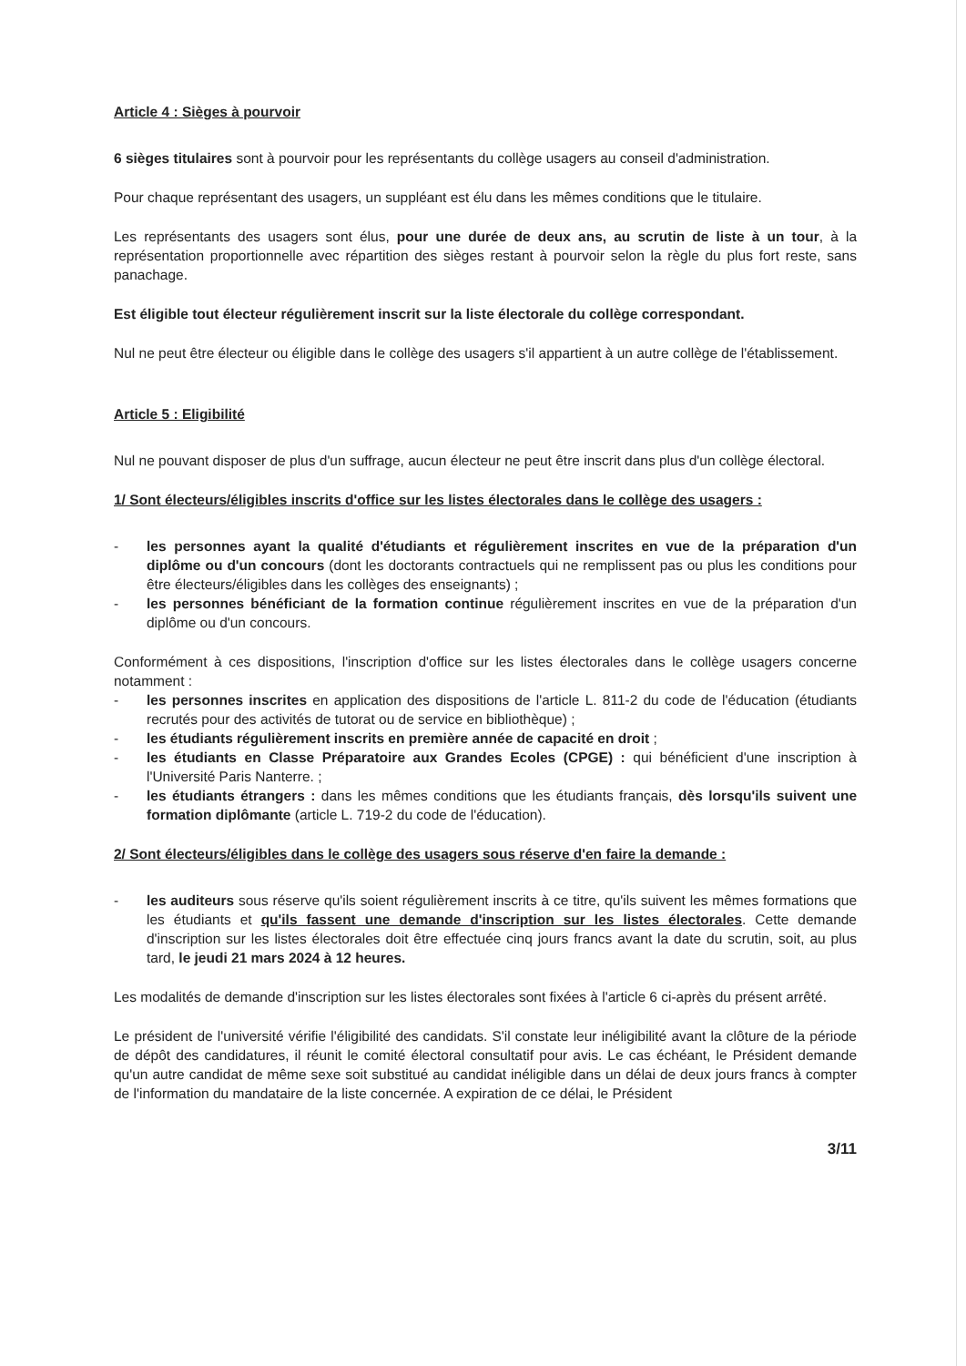Article 4 : Sièges à pourvoir
6 sièges titulaires sont à pourvoir pour les représentants du collège usagers au conseil d'administration.
Pour chaque représentant des usagers, un suppléant est élu dans les mêmes conditions que le titulaire.
Les représentants des usagers sont élus, pour une durée de deux ans, au scrutin de liste à un tour, à la représentation proportionnelle avec répartition des sièges restant à pourvoir selon la règle du plus fort reste, sans panachage.
Est éligible tout électeur régulièrement inscrit sur la liste électorale du collège correspondant.
Nul ne peut être électeur ou éligible dans le collège des usagers s'il appartient à un autre collège de l'établissement.
Article 5 : Eligibilité
Nul ne pouvant disposer de plus d'un suffrage, aucun électeur ne peut être inscrit dans plus d'un collège électoral.
1/ Sont électeurs/éligibles inscrits d'office sur les listes électorales dans le collège des usagers :
- les personnes ayant la qualité d'étudiants et régulièrement inscrites en vue de la préparation d'un diplôme ou d'un concours (dont les doctorants contractuels qui ne remplissent pas ou plus les conditions pour être électeurs/éligibles dans les collèges des enseignants) ;
- les personnes bénéficiant de la formation continue régulièrement inscrites en vue de la préparation d'un diplôme ou d'un concours.
Conformément à ces dispositions, l'inscription d'office sur les listes électorales dans le collège usagers concerne notamment :
- les personnes inscrites en application des dispositions de l'article L. 811-2 du code de l'éducation (étudiants recrutés pour des activités de tutorat ou de service en bibliothèque) ;
- les étudiants régulièrement inscrits en première année de capacité en droit ;
- les étudiants en Classe Préparatoire aux Grandes Ecoles (CPGE) : qui bénéficient d'une inscription à l'Université Paris Nanterre. ;
- les étudiants étrangers : dans les mêmes conditions que les étudiants français, dès lorsqu'ils suivent une formation diplômante (article L. 719-2 du code de l'éducation).
2/ Sont électeurs/éligibles dans le collège des usagers sous réserve d'en faire la demande :
- les auditeurs sous réserve qu'ils soient régulièrement inscrits à ce titre, qu'ils suivent les mêmes formations que les étudiants et qu'ils fassent une demande d'inscription sur les listes électorales. Cette demande d'inscription sur les listes électorales doit être effectuée cinq jours francs avant la date du scrutin, soit, au plus tard, le jeudi 21 mars 2024 à 12 heures.
Les modalités de demande d'inscription sur les listes électorales sont fixées à l'article 6 ci-après du présent arrêté.
Le président de l'université vérifie l'éligibilité des candidats. S'il constate leur inéligibilité avant la clôture de la période de dépôt des candidatures, il réunit le comité électoral consultatif pour avis. Le cas échéant, le Président demande qu'un autre candidat de même sexe soit substitué au candidat inéligible dans un délai de deux jours francs à compter de l'information du mandataire de la liste concernée. A expiration de ce délai, le Président
3/11